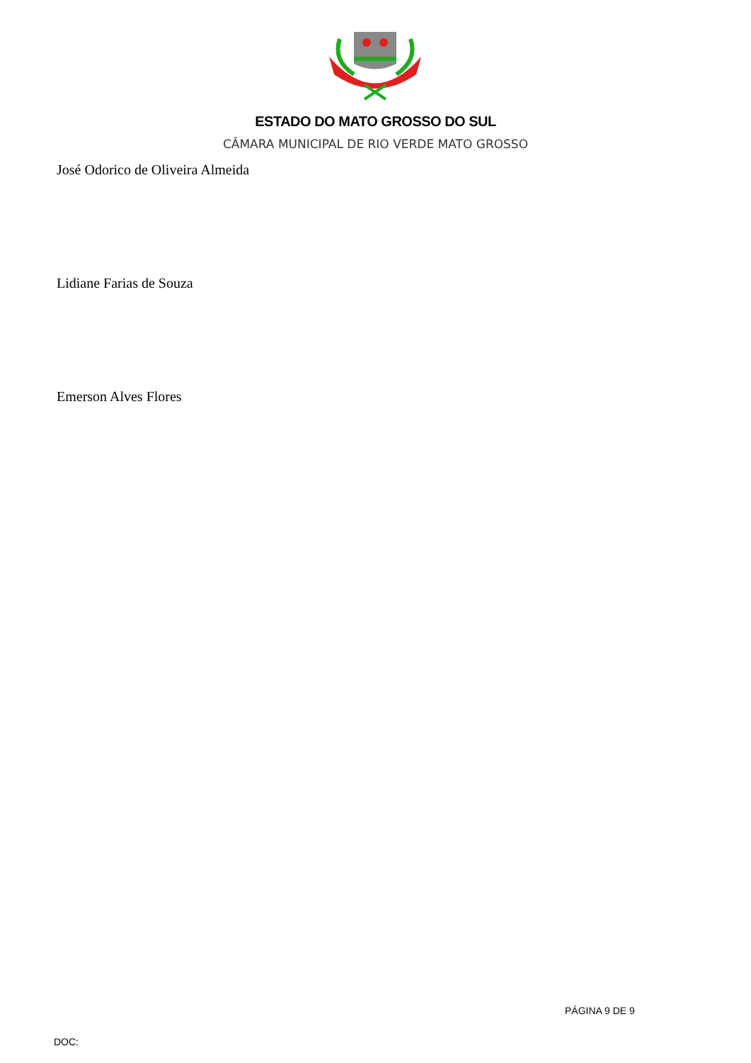ESTADO DO MATO GROSSO DO SUL
CÂMARA MUNICIPAL DE RIO VERDE MATO GROSSO
José Odorico de Oliveira Almeida
Lidiane Farias de Souza
Emerson Alves Flores
PÁGINA 9 DE 9
DOC: